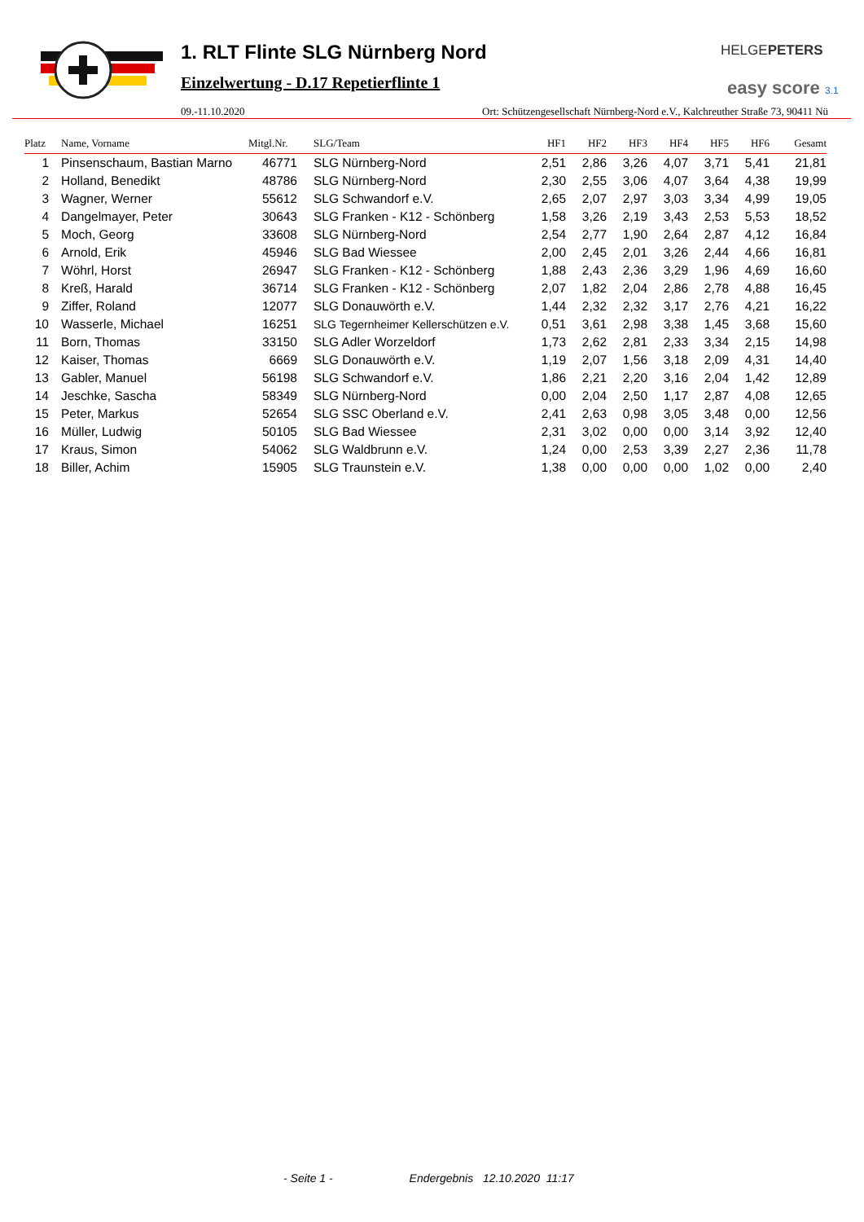1. RLT Flinte SLG Nürnberg Nord
Einzelwertung - D.17 Repetierflinte 1
HELGEPETERS
easy score 3.1
09.-11.10.2020 Ort: Schützengesellschaft Nürnberg-Nord e.V., Kalchreuther Straße 73, 90411 Nü
| Platz | Name, Vorname | Mitgl.Nr. | SLG/Team | HF1 | HF2 | HF3 | HF4 | HF5 | HF6 | Gesamt |
| --- | --- | --- | --- | --- | --- | --- | --- | --- | --- | --- |
| 1 | Pinsenschaum, Bastian Marno | 46771 | SLG Nürnberg-Nord | 2,51 | 2,86 | 3,26 | 4,07 | 3,71 | 5,41 | 21,81 |
| 2 | Holland, Benedikt | 48786 | SLG Nürnberg-Nord | 2,30 | 2,55 | 3,06 | 4,07 | 3,64 | 4,38 | 19,99 |
| 3 | Wagner, Werner | 55612 | SLG Schwandorf e.V. | 2,65 | 2,07 | 2,97 | 3,03 | 3,34 | 4,99 | 19,05 |
| 4 | Dangelmayer, Peter | 30643 | SLG Franken - K12 - Schönberg | 1,58 | 3,26 | 2,19 | 3,43 | 2,53 | 5,53 | 18,52 |
| 5 | Moch, Georg | 33608 | SLG Nürnberg-Nord | 2,54 | 2,77 | 1,90 | 2,64 | 2,87 | 4,12 | 16,84 |
| 6 | Arnold, Erik | 45946 | SLG Bad Wiessee | 2,00 | 2,45 | 2,01 | 3,26 | 2,44 | 4,66 | 16,81 |
| 7 | Wöhrl, Horst | 26947 | SLG Franken - K12 - Schönberg | 1,88 | 2,43 | 2,36 | 3,29 | 1,96 | 4,69 | 16,60 |
| 8 | Kreß, Harald | 36714 | SLG Franken - K12 - Schönberg | 2,07 | 1,82 | 2,04 | 2,86 | 2,78 | 4,88 | 16,45 |
| 9 | Ziffer, Roland | 12077 | SLG Donauwörth e.V. | 1,44 | 2,32 | 2,32 | 3,17 | 2,76 | 4,21 | 16,22 |
| 10 | Wasserle, Michael | 16251 | SLG Tegernheimer Kellerschützen e.V. | 0,51 | 3,61 | 2,98 | 3,38 | 1,45 | 3,68 | 15,60 |
| 11 | Born, Thomas | 33150 | SLG Adler Worzeldorf | 1,73 | 2,62 | 2,81 | 2,33 | 3,34 | 2,15 | 14,98 |
| 12 | Kaiser, Thomas | 6669 | SLG Donauwörth e.V. | 1,19 | 2,07 | 1,56 | 3,18 | 2,09 | 4,31 | 14,40 |
| 13 | Gabler, Manuel | 56198 | SLG Schwandorf e.V. | 1,86 | 2,21 | 2,20 | 3,16 | 2,04 | 1,42 | 12,89 |
| 14 | Jeschke, Sascha | 58349 | SLG Nürnberg-Nord | 0,00 | 2,04 | 2,50 | 1,17 | 2,87 | 4,08 | 12,65 |
| 15 | Peter, Markus | 52654 | SLG SSC Oberland e.V. | 2,41 | 2,63 | 0,98 | 3,05 | 3,48 | 0,00 | 12,56 |
| 16 | Müller, Ludwig | 50105 | SLG Bad Wiessee | 2,31 | 3,02 | 0,00 | 0,00 | 3,14 | 3,92 | 12,40 |
| 17 | Kraus, Simon | 54062 | SLG Waldbrunn e.V. | 1,24 | 0,00 | 2,53 | 3,39 | 2,27 | 2,36 | 11,78 |
| 18 | Biller, Achim | 15905 | SLG Traunstein e.V. | 1,38 | 0,00 | 0,00 | 0,00 | 1,02 | 0,00 | 2,40 |
- Seite 1 - Endergebnis 12.10.2020 11:17